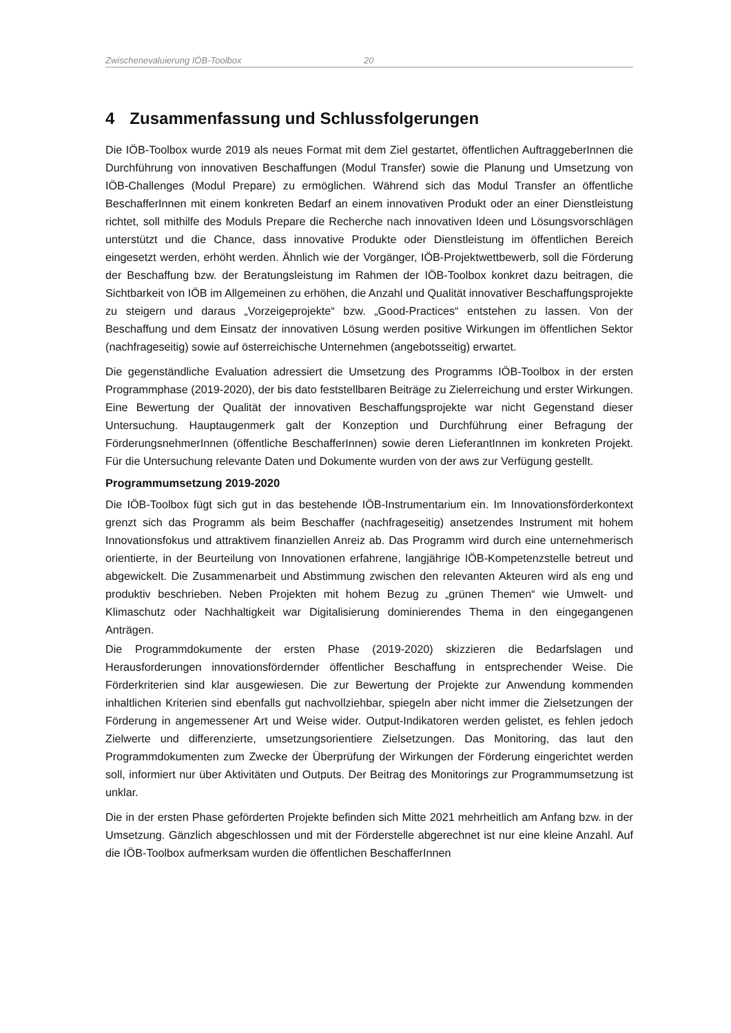Zwischenevaluierung IÖB-Toolbox 20
4 Zusammenfassung und Schlussfolgerungen
Die IÖB-Toolbox wurde 2019 als neues Format mit dem Ziel gestartet, öffentlichen AuftraggeberInnen die Durchführung von innovativen Beschaffungen (Modul Transfer) sowie die Planung und Umsetzung von IÖB-Challenges (Modul Prepare) zu ermöglichen. Während sich das Modul Transfer an öffentliche BeschafferInnen mit einem konkreten Bedarf an einem innovativen Produkt oder an einer Dienstleistung richtet, soll mithilfe des Moduls Prepare die Recherche nach innovativen Ideen und Lösungsvorschlägen unterstützt und die Chance, dass innovative Produkte oder Dienstleistung im öffentlichen Bereich eingesetzt werden, erhöht werden. Ähnlich wie der Vorgänger, IÖB-Projektwettbewerb, soll die Förderung der Beschaffung bzw. der Beratungsleistung im Rahmen der IÖB-Toolbox konkret dazu beitragen, die Sichtbarkeit von IÖB im Allgemeinen zu erhöhen, die Anzahl und Qualität innovativer Beschaffungsprojekte zu steigern und daraus „Vorzeigeprojekte“ bzw. „Good-Practices“ entstehen zu lassen. Von der Beschaffung und dem Einsatz der innovativen Lösung werden positive Wirkungen im öffentlichen Sektor (nachfrageseitig) sowie auf österreichische Unternehmen (angebotsseitig) erwartet.
Die gegenständliche Evaluation adressiert die Umsetzung des Programms IÖB-Toolbox in der ersten Programmphase (2019-2020), der bis dato feststellbaren Beiträge zu Zielerreichung und erster Wirkungen. Eine Bewertung der Qualität der innovativen Beschaffungsprojekte war nicht Gegenstand dieser Untersuchung. Hauptaugenmerk galt der Konzeption und Durchführung einer Befragung der FörderungsnehmerInnen (öffentliche BeschafferInnen) sowie deren LieferantInnen im konkreten Projekt. Für die Untersuchung relevante Daten und Dokumente wurden von der aws zur Verfügung gestellt.
Programmumsetzung 2019-2020
Die IÖB-Toolbox fügt sich gut in das bestehende IÖB-Instrumentarium ein. Im Innovationsförderkontext grenzt sich das Programm als beim Beschaffer (nachfrageseitig) ansetzendes Instrument mit hohem Innovationsfokus und attraktivem finanziellen Anreiz ab. Das Programm wird durch eine unternehmerisch orientierte, in der Beurteilung von Innovationen erfahrene, langjährige IÖB-Kompetenzstelle betreut und abgewickelt. Die Zusammenarbeit und Abstimmung zwischen den relevanten Akteuren wird als eng und produktiv beschrieben. Neben Projekten mit hohem Bezug zu „grünen Themen“ wie Umwelt- und Klimaschutz oder Nachhaltigkeit war Digitalisierung dominierendes Thema in den eingegangenen Anträgen.
Die Programmdokumente der ersten Phase (2019-2020) skizzieren die Bedarfslagen und Herausforderungen innovationsfördernder öffentlicher Beschaffung in entsprechender Weise. Die Förderkriterien sind klar ausgewiesen. Die zur Bewertung der Projekte zur Anwendung kommenden inhaltlichen Kriterien sind ebenfalls gut nachvollziehbar, spiegeln aber nicht immer die Zielsetzungen der Förderung in angemessener Art und Weise wider. Output-Indikatoren werden gelistet, es fehlen jedoch Zielwerte und differenzierte, umsetzungsorientiere Zielsetzungen. Das Monitoring, das laut den Programmdokumenten zum Zwecke der Überprüfung der Wirkungen der Förderung eingerichtet werden soll, informiert nur über Aktivitäten und Outputs. Der Beitrag des Monitorings zur Programmumsetzung ist unklar.
Die in der ersten Phase geförderten Projekte befinden sich Mitte 2021 mehrheitlich am Anfang bzw. in der Umsetzung. Gänzlich abgeschlossen und mit der Förderstelle abgerechnet ist nur eine kleine Anzahl. Auf die IÖB-Toolbox aufmerksam wurden die öffentlichen BeschafferInnen